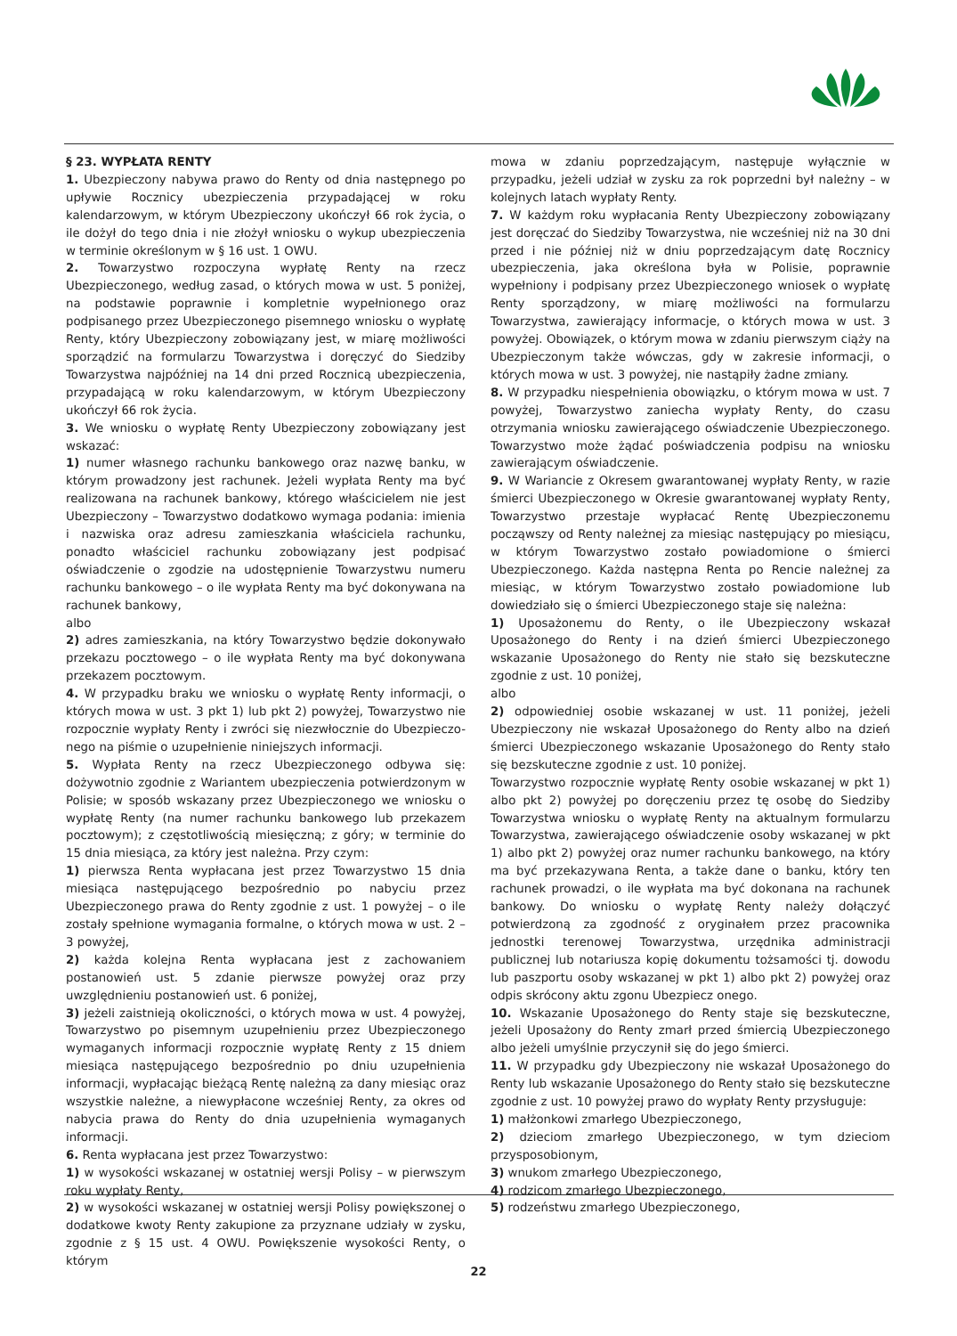§ 23. WYPŁATA RENTY
1. Ubezpieczony nabywa prawo do Renty od dnia następnego po upływie Rocznicy ubezpieczenia przypadającej w roku kalendarzowym, w którym Ubezpieczony ukończył 66 rok życia, o ile dożył do tego dnia i nie złożył wniosku o wykup ubezpieczenia w terminie określonym w § 16 ust. 1 OWU.
2. Towarzystwo rozpoczyna wypłatę Renty na rzecz Ubezpieczonego, według zasad, o których mowa w ust. 5 poniżej, na podstawie poprawnie i kompletnie wypełnionego oraz podpisanego przez Ubezpieczonego pisemnego wniosku o wypłatę Renty, który Ubezpieczony zobowiązany jest, w miarę możliwości sporządzić na formularzu Towarzystwa i doręczyć do Siedziby Towarzystwa najpóźniej na 14 dni przed Rocznicą ubezpieczenia, przypadającą w roku kalendarzowym, w którym Ubezpieczony ukończył 66 rok życia.
3. We wniosku o wypłatę Renty Ubezpieczony zobowiązany jest wskazać:
1) numer własnego rachunku bankowego oraz nazwę banku, w którym prowadzony jest rachunek. Jeżeli wypłata Renty ma być realizowana na rachunek bankowy, którego właścicielem nie jest Ubezpieczony – Towarzystwo dodatkowo wymaga podania: imienia i nazwiska oraz adresu zamieszkania właściciela rachunku, ponadto właściciel rachunku zobowiązany jest podpisać oświadczenie o zgodzie na udostępnienie Towarzystwu numeru rachunku bankowego – o ile wypłata Renty ma być dokonywana na rachunek bankowy,
albo
2) adres zamieszkania, na który Towarzystwo będzie dokonywało przekazu pocztowego – o ile wypłata Renty ma być dokonywana przekazem pocztowym.
4. W przypadku braku we wniosku o wypłatę Renty informacji, o których mowa w ust. 3 pkt 1) lub pkt 2) powyżej, Towarzystwo nie rozpocznie wypłaty Renty i zwróci się niezwłocznie do Ubezpieczo-nego na piśmie o uzupełnienie niniejszych informacji.
5. Wypłata Renty na rzecz Ubezpieczonego odbywa się: dożywotnio zgodnie z Wariantem ubezpieczenia potwierdzonym w Polisie; w sposób wskazany przez Ubezpieczonego we wniosku o wypłatę Renty (na numer rachunku bankowego lub przekazem pocztowym); z częstotliwością miesięczną; z góry; w terminie do 15 dnia miesiąca, za który jest należna. Przy czym:
1) pierwsza Renta wypłacana jest przez Towarzystwo 15 dnia miesiąca następującego bezpośrednio po nabyciu przez Ubezpieczonego prawa do Renty zgodnie z ust. 1 powyżej – o ile zostały spełnione wymagania formalne, o których mowa w ust. 2 – 3 powyżej,
2) każda kolejna Renta wypłacana jest z zachowaniem postanowień ust. 5 zdanie pierwsze powyżej oraz przy uwzględnieniu postanowień ust. 6 poniżej,
3) jeżeli zaistnieją okoliczności, o których mowa w ust. 4 powyżej, Towarzystwo po pisemnym uzupełnieniu przez Ubezpieczonego wymaganych informacji rozpocznie wypłatę Renty z 15 dniem miesiąca następującego bezpośrednio po dniu uzupełnienia informacji, wypłacając bieżącą Rentę należną za dany miesiąc oraz wszystkie należne, a niewypłacone wcześniej Renty, za okres od nabycia prawa do Renty do dnia uzupełnienia wymaganych informacji.
6. Renta wypłacana jest przez Towarzystwo:
1) w wysokości wskazanej w ostatniej wersji Polisy – w pierwszym roku wypłaty Renty,
2) w wysokości wskazanej w ostatniej wersji Polisy powiększonej o dodatkowe kwoty Renty zakupione za przyznane udziały w zysku, zgodnie z § 15 ust. 4 OWU. Powiększenie wysokości Renty, o którym
mowa w zdaniu poprzedzającym, następuje wyłącznie w przypadku, jeżeli udział w zysku za rok poprzedni był należny – w kolejnych latach wypłaty Renty.
7. W każdym roku wypłacania Renty Ubezpieczony zobowiązany jest doręczać do Siedziby Towarzystwa, nie wcześniej niż na 30 dni przed i nie później niż w dniu poprzedzającym datę Rocznicy ubezpieczenia, jaka określona była w Polisie, poprawnie wypełniony i podpisany przez Ubezpieczonego wniosek o wypłatę Renty sporządzony, w miarę możliwości na formularzu Towarzystwa, zawierający informacje, o których mowa w ust. 3 powyżej. Obowiązek, o którym mowa w zdaniu pierwszym ciąży na Ubezpieczonym także wówczas, gdy w zakresie informacji, o których mowa w ust. 3 powyżej, nie nastąpiły żadne zmiany.
8. W przypadku niespełnienia obowiązku, o którym mowa w ust. 7 powyżej, Towarzystwo zaniecha wypłaty Renty, do czasu otrzymania wniosku zawierającego oświadczenie Ubezpieczonego. Towarzystwo może żądać poświadczenia podpisu na wniosku zawierającym oświadczenie.
9. W Wariancie z Okresem gwarantowanej wypłaty Renty, w razie śmierci Ubezpieczonego w Okresie gwarantowanej wypłaty Renty, Towarzystwo przestaje wypłacać Rentę Ubezpieczonemu począwszy od Renty należnej za miesiąc następujący po miesiącu, w którym Towarzystwo zostało powiadomione o śmierci Ubezpieczonego. Każda następna Renta po Rencie należnej za miesiąc, w którym Towarzystwo zostało powiadomione lub dowiedziało się o śmierci Ubezpieczonego staje się należna:
1) Uposażonemu do Renty, o ile Ubezpieczony wskazał Uposażonego do Renty i na dzień śmierci Ubezpieczonego wskazanie Uposażonego do Renty nie stało się bezskuteczne zgodnie z ust. 10 poniżej,
albo
2) odpowiedniej osobie wskazanej w ust. 11 poniżej, jeżeli Ubezpieczony nie wskazał Uposażonego do Renty albo na dzień śmierci Ubezpieczonego wskazanie Uposażonego do Renty stało się bezskuteczne zgodnie z ust. 10 poniżej.
Towarzystwo rozpocznie wypłatę Renty osobie wskazanej w pkt 1) albo pkt 2) powyżej po doręczeniu przez tę osobę do Siedziby Towarzystwa wniosku o wypłatę Renty na aktualnym formularzu Towarzystwa, zawierającego oświadczenie osoby wskazanej w pkt 1) albo pkt 2) powyżej oraz numer rachunku bankowego, na który ma być przekazywana Renta, a także dane o banku, który ten rachunek prowadzi, o ile wypłata ma być dokonana na rachunek bankowy. Do wniosku o wypłatę Renty należy dołączyć potwierdzoną za zgodność z oryginałem przez pracownika jednostki terenowej Towarzystwa, urzędnika administracji publicznej lub notariusza kopię dokumentu tożsamości tj. dowodu lub paszportu osoby wskazanej w pkt 1) albo pkt 2) powyżej oraz odpis skrócony aktu zgonu Ubezpiecz onego.
10. Wskazanie Uposażonego do Renty staje się bezskuteczne, jeżeli Uposażony do Renty zmarł przed śmiercią Ubezpieczonego albo jeżeli umyślnie przyczynił się do jego śmierci.
11. W przypadku gdy Ubezpieczony nie wskazał Uposażonego do Renty lub wskazanie Uposażonego do Renty stało się bezskuteczne zgodnie z ust. 10 powyżej prawo do wypłaty Renty przysługuje:
1) małżonkowi zmarłego Ubezpieczonego,
2) dzieciom zmarłego Ubezpieczonego, w tym dzieciom przysposobionym,
3) wnukom zmarłego Ubezpieczonego,
4) rodzicom zmarłego Ubezpieczonego,
5) rodzeństwu zmarłego Ubezpieczonego,
22